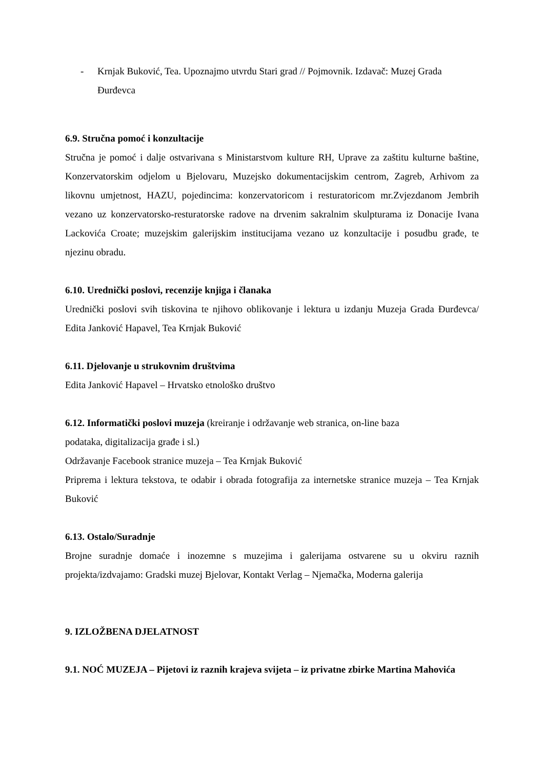- Krnjak Buković, Tea. Upoznajmo utvrdu Stari grad // Pojmovnik. Izdavač: Muzej Grada Đurđevca
6.9. Stručna pomoć i konzultacije
Stručna je pomoć i dalje ostvarivana s Ministarstvom kulture RH, Uprave za zaštitu kulturne baštine, Konzervatorskim odjelom u Bjelovaru, Muzejsko dokumentacijskim centrom, Zagreb, Arhivom za likovnu umjetnost, HAZU, pojedincima: konzervatoricom i resturatoricom mr.Zvjezdanom Jembrih vezano uz konzervatorsko-resturatorske radove na drvenim sakralnim skulpturama iz Donacije Ivana Lackovića Croate; muzejskim galerijskim institucijama vezano uz konzultacije i posudbu građe, te njezinu obradu.
6.10. Urednički poslovi, recenzije knjiga i članaka
Urednički poslovi svih tiskovina te njihovo oblikovanje i lektura u izdanju Muzeja Grada Đurđevca/ Edita Janković Hapavel, Tea Krnjak Buković
6.11. Djelovanje u strukovnim društvima
Edita Janković Hapavel – Hrvatsko etnološko društvo
6.12. Informatički poslovi muzeja (kreiranje i održavanje web stranica, on-line baza
podataka, digitalizacija građe i sl.)
Održavanje Facebook stranice muzeja – Tea Krnjak Buković
Priprema i lektura tekstova, te odabir i obrada fotografija za internetske stranice muzeja – Tea Krnjak Buković
6.13. Ostalo/Suradnje
Brojne suradnje domaće i inozemne s muzejima i galerijama ostvarene su u okviru raznih projekta/izdvajamo: Gradski muzej Bjelovar, Kontakt Verlag – Njemačka, Moderna galerija
9. IZLOŽBENA DJELATNOST
9.1. NOĆ MUZEJA – Pijetovi iz raznih krajeva svijeta – iz privatne zbirke Martina Mahovića